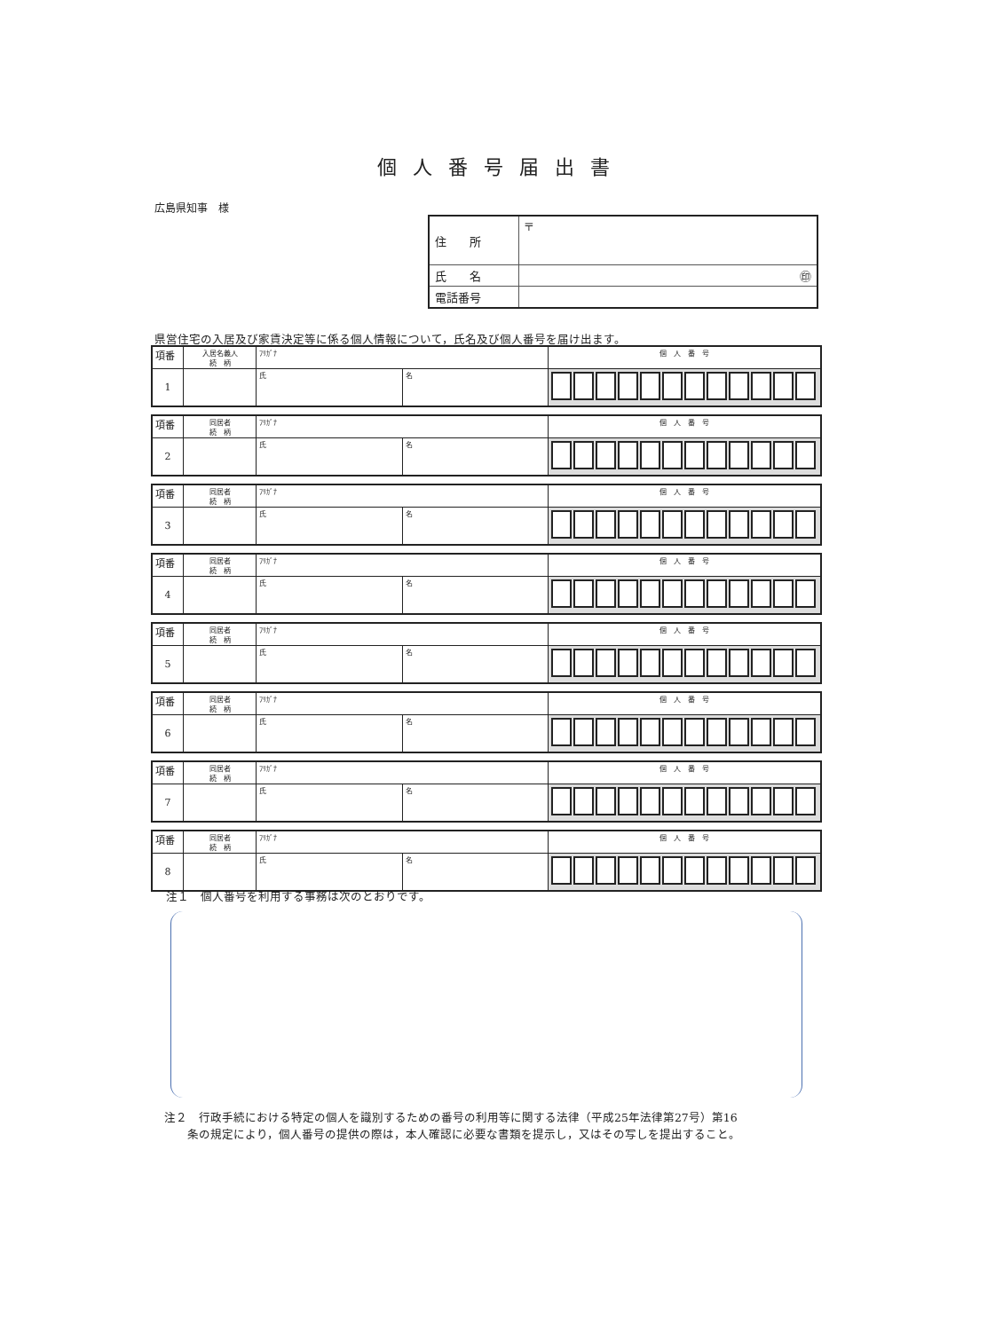個人番号届出書
広島県知事　様
| 住 所 | 〒 |
| 氏 名 | ㊞ |
| 電話番号 | |
県営住宅の入居及び家賃決定等に係る個人情報について，氏名及び個人番号を届け出ます。
| 項番 | 入居名義人 続 柄 | ﾌﾘｶﾞﾅ | | 個 人 番 号 |
| 1 | | 氏 | 名 | |
| 項番 | 同居者 続 柄 | ﾌﾘｶﾞﾅ | | 個 人 番 号 |
| 2 | | 氏 | 名 | |
| 項番 | 同居者 続 柄 | ﾌﾘｶﾞﾅ | | 個 人 番 号 |
| 3 | | 氏 | 名 | |
| 項番 | 同居者 続 柄 | ﾌﾘｶﾞﾅ | | 個 人 番 号 |
| 4 | | 氏 | 名 | |
| 項番 | 同居者 続 柄 | ﾌﾘｶﾞﾅ | | 個 人 番 号 |
| 5 | | 氏 | 名 | |
| 項番 | 同居者 続 柄 | ﾌﾘｶﾞﾅ | | 個 人 番 号 |
| 6 | | 氏 | 名 | |
| 項番 | 同居者 続 柄 | ﾌﾘｶﾞﾅ | | 個 人 番 号 |
| 7 | | 氏 | 名 | |
| 項番 | 同居者 続 柄 | ﾌﾘｶﾞﾅ | | 個 人 番 号 |
| 8 | | 氏 | 名 | |
注１　個人番号を利用する事務は次のとおりです。
注２　行政手続における特定の個人を識別するための番号の利用等に関する法律（平成25年法律第27号）第16
　　条の規定により，個人番号の提供の際は，本人確認に必要な書類を提示し，又はその写しを提出すること。